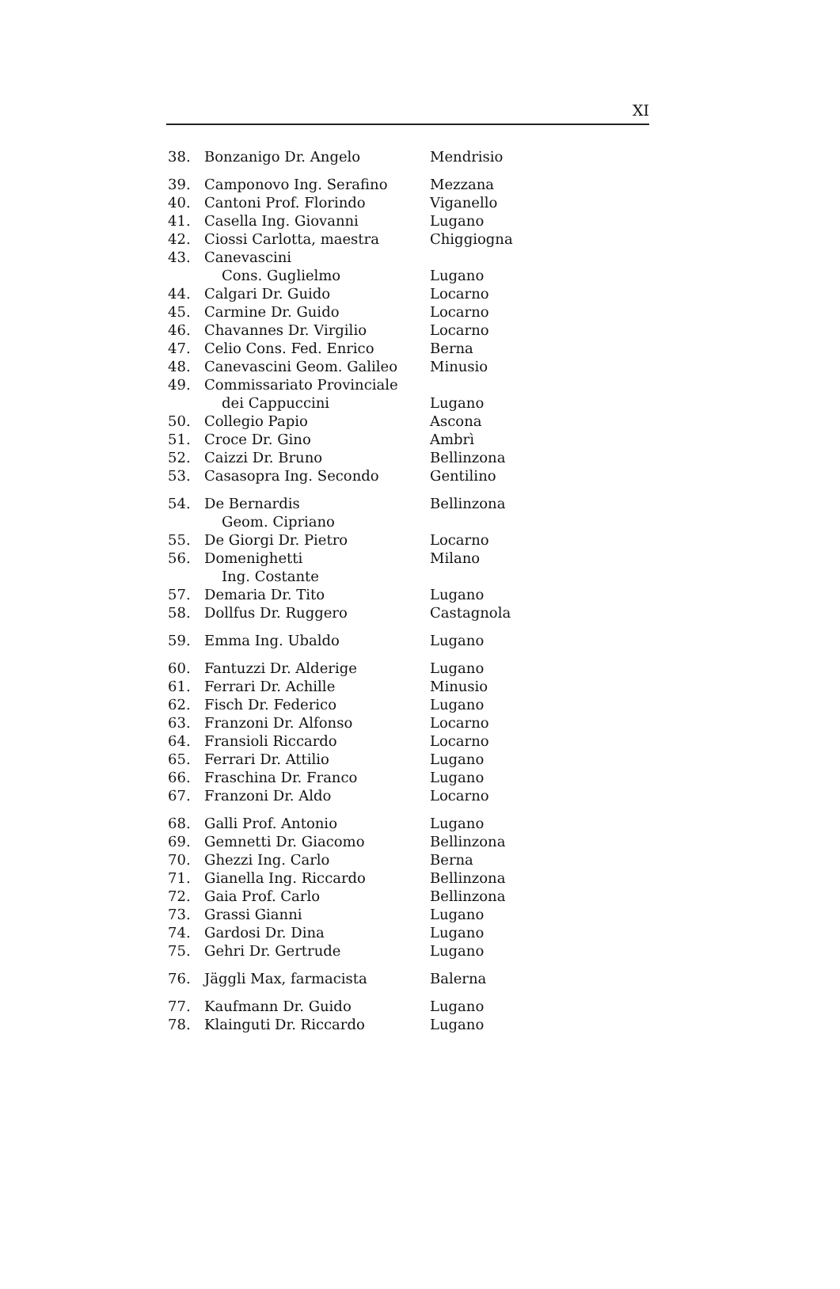XI
| 38. | Bonzanigo Dr. Angelo | Mendrisio |
| 39. | Camponovo Ing. Serafino | Mezzana |
| 40. | Cantoni Prof. Florindo | Viganello |
| 41. | Casella Ing. Giovanni | Lugano |
| 42. | Ciossi Carlotta, maestra | Chiggiogna |
| 43. | Canevascini Cons. Guglielmo | Lugano |
| 44. | Calgari Dr. Guido | Locarno |
| 45. | Carmine Dr. Guido | Locarno |
| 46. | Chavannes Dr. Virgilio | Locarno |
| 47. | Celio Cons. Fed. Enrico | Berna |
| 48. | Canevascini Geom. Galileo | Minusio |
| 49. | Commissariato Provinciale dei Cappuccini | Lugano |
| 50. | Collegio Papio | Ascona |
| 51. | Croce Dr. Gino | Ambrì |
| 52. | Caizzi Dr. Bruno | Bellinzona |
| 53. | Casasopra Ing. Secondo | Gentilino |
| 54. | De Bernardis Geom. Cipriano | Bellinzona |
| 55. | De Giorgi Dr. Pietro | Locarno |
| 56. | Domenighetti Ing. Costante | Milano |
| 57. | Demaria Dr. Tito | Lugano |
| 58. | Dollfus Dr. Ruggero | Castagnola |
| 59. | Emma Ing. Ubaldo | Lugano |
| 60. | Fantuzzi Dr. Alderige | Lugano |
| 61. | Ferrari Dr. Achille | Minusio |
| 62. | Fisch Dr. Federico | Lugano |
| 63. | Franzoni Dr. Alfonso | Locarno |
| 64. | Fransioli Riccardo | Locarno |
| 65. | Ferrari Dr. Attilio | Lugano |
| 66. | Fraschina Dr. Franco | Lugano |
| 67. | Franzoni Dr. Aldo | Locarno |
| 68. | Galli Prof. Antonio | Lugano |
| 69. | Gemnetti Dr. Giacomo | Bellinzona |
| 70. | Ghezzi Ing. Carlo | Berna |
| 71. | Gianella Ing. Riccardo | Bellinzona |
| 72. | Gaia Prof. Carlo | Bellinzona |
| 73. | Grassi Gianni | Lugano |
| 74. | Gardosi Dr. Dina | Lugano |
| 75. | Gehri Dr. Gertrude | Lugano |
| 76. | Jäggli Max, farmacista | Balerna |
| 77. | Kaufmann Dr. Guido | Lugano |
| 78. | Klainguti Dr. Riccardo | Lugano |